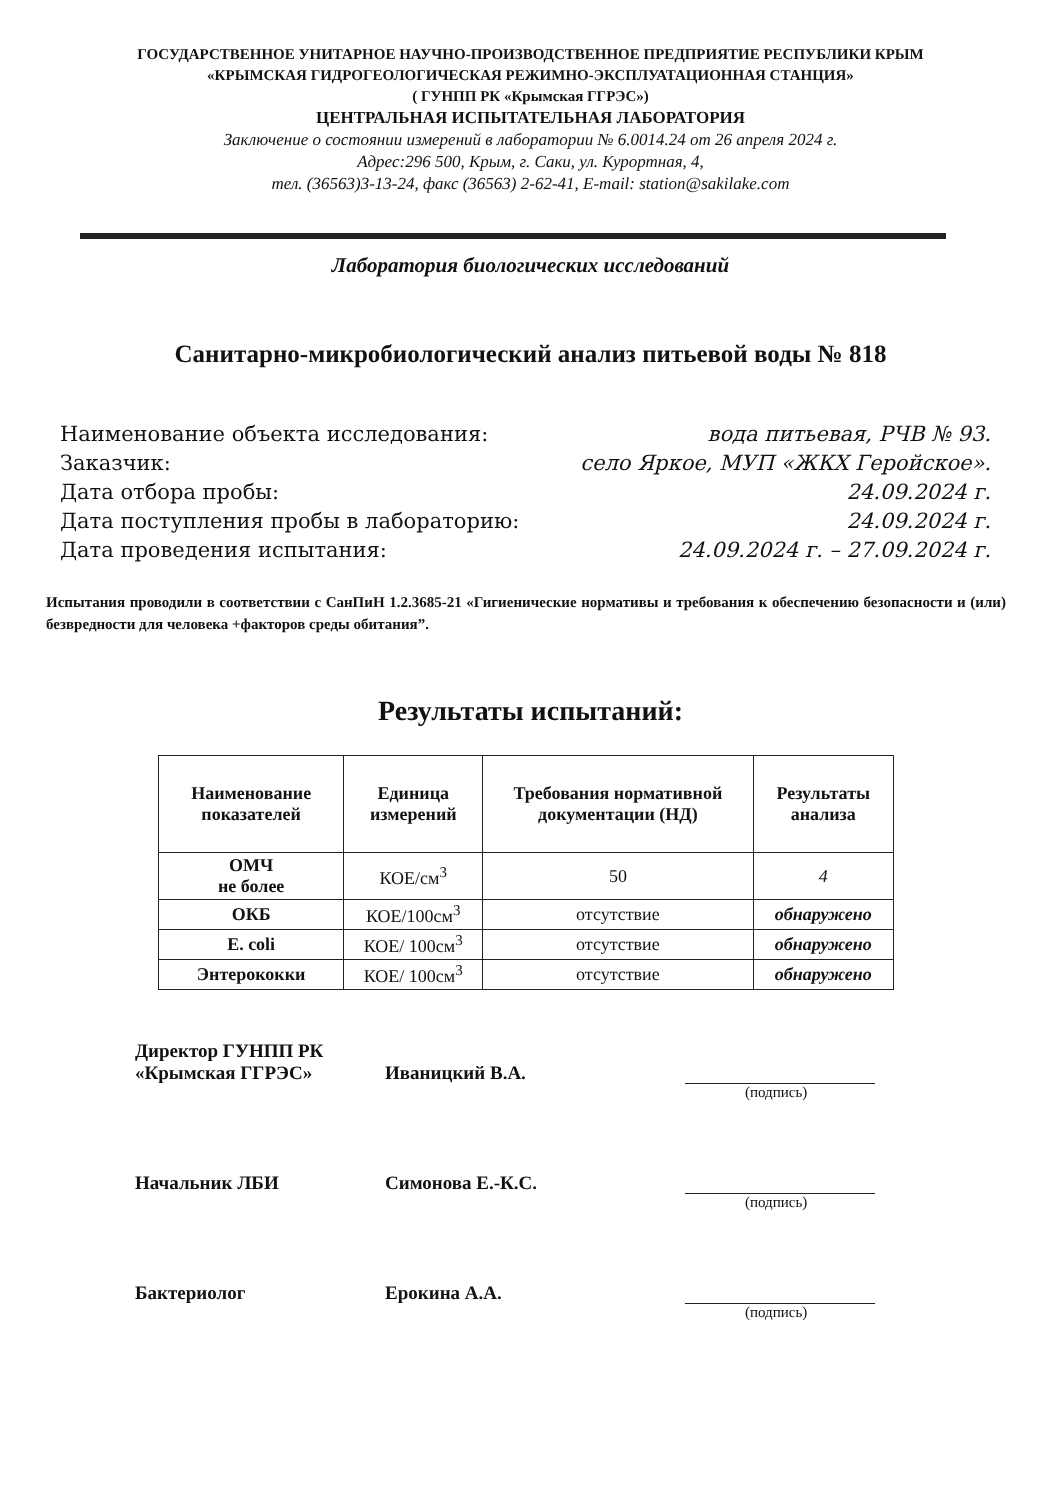ГОСУДАРСТВЕННОЕ УНИТАРНОЕ НАУЧНО-ПРОИЗВОДСТВЕННОЕ ПРЕДПРИЯТИЕ РЕСПУБЛИКИ КРЫМ
«КРЫМСКАЯ ГИДРОГЕОЛОГИЧЕСКАЯ РЕЖИМНО-ЭКСПЛУАТАЦИОННАЯ СТАНЦИЯ»
( ГУНПП РК «Крымская ГГРЭС»)
ЦЕНТРАЛЬНАЯ ИСПЫТАТЕЛЬНАЯ ЛАБОРАТОРИЯ
Заключение о состоянии измерений в лаборатории № 6.0014.24 от 26 апреля 2024 г.
Адрес:296 500, Крым, г. Саки, ул. Курортная, 4,
тел. (36563)3-13-24, факс (36563) 2-62-41, E-mail: station@sakilake.com
Лаборатория биологических исследований
Санитарно-микробиологический анализ питьевой воды № 818
Наименование объекта исследования: вода питьевая, РЧВ № 93.
Заказчик: село Яркое, МУП «ЖКХ Геройское».
Дата отбора пробы: 24.09.2024 г.
Дата поступления пробы в лабораторию: 24.09.2024 г.
Дата проведения испытания: 24.09.2024 г. – 27.09.2024 г.
Испытания проводили в соответствии с СанПиН 1.2.3685-21 «Гигиенические нормативы и требования к обеспечению безопасности и (или) безвредности для человека +факторов среды обитания”.
Результаты испытаний:
| Наименование показателей | Единица измерений | Требования нормативной документации (НД) | Результаты анализа |
| --- | --- | --- | --- |
| ОМЧ не более | КОЕ/см<sup>3</sup> | 50 | 4 |
| ОКБ | КОЕ/100см<sup>3</sup> | отсутствие | обнаружено |
| E. coli | КОЕ/ 100см<sup>3</sup> | отсутствие | обнаружено |
| Энтерококки | КОЕ/ 100см<sup>3</sup> | отсутствие | обнаружено |
Директор ГУНПП РК
«Крымская ГГРЭС» Иваницкий В.А.
(подпись)
Начальник ЛБИ Симонова Е.-К.С.
(подпись)
Бактериолог Ерокина А.А.
(подпись)